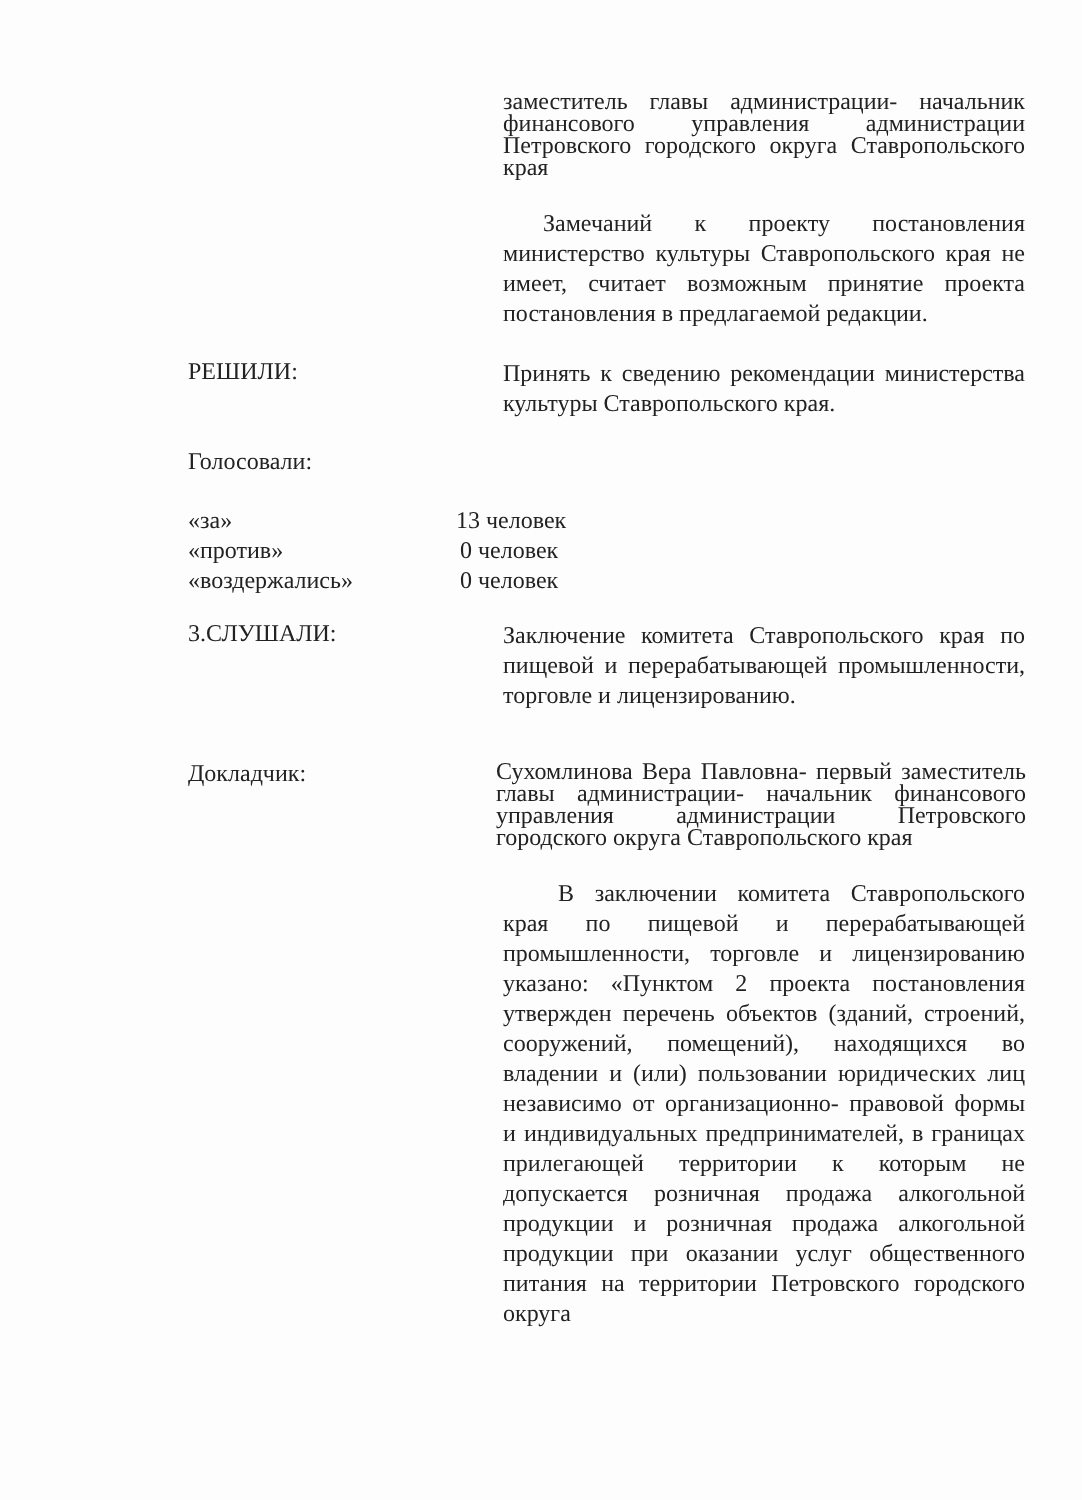заместитель главы администрации- начальник финансового управления администрации Петровского городского округа Ставропольского края
Замечаний к проекту постановления министерство культуры Ставропольского края не имеет, считает возможным принятие проекта постановления в предлагаемой редакции.
РЕШИЛИ:
Принять к сведению рекомендации министерства культуры Ставропольского края.
Голосовали:
«за» 13 человек
«против» 0 человек
«воздержались» 0 человек
3.СЛУШАЛИ:
Заключение комитета Ставропольского края по пищевой и перерабатывающей промышленности, торговле и лицензированию.
Докладчик:
Сухомлинова Вера Павловна- первый заместитель главы администрации- начальник финансового управления администрации Петровского городского округа Ставропольского края
В заключении комитета Ставропольского края по пищевой и перерабатывающей промышленности, торговле и лицензированию указано: «Пунктом 2 проекта постановления утвержден перечень объектов (зданий, строений, сооружений, помещений), находящихся во владении и (или) пользовании юридических лиц независимо от организационно- правовой формы и индивидуальных предпринимателей, в границах прилегающей территории к которым не допускается розничная продажа алкогольной продукции и розничная продажа алкогольной продукции при оказании услуг общественного питания на территории Петровского городского округа